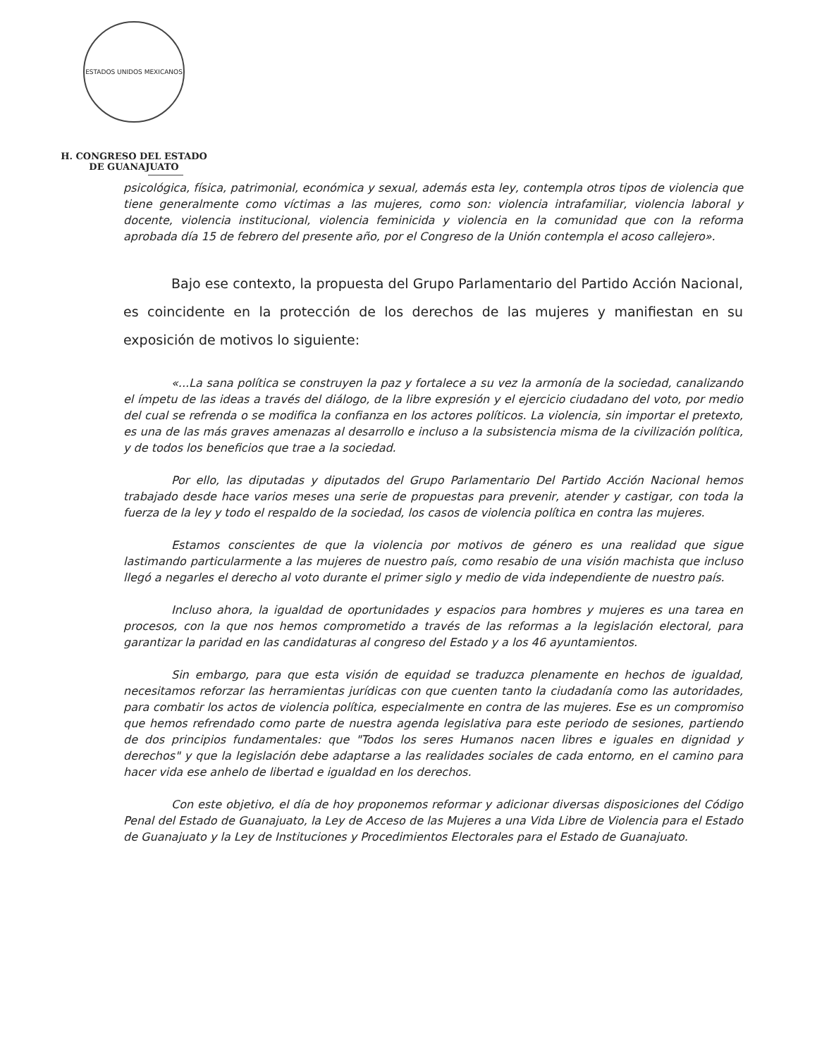ESTADOS UNIDOS MEXICANOS
H. CONGRESO DEL ESTADO
DE GUANAJUATO
psicológica, física, patrimonial, económica y sexual, además esta ley, contempla otros tipos de violencia que tiene generalmente como víctimas a las mujeres, como son: violencia intrafamiliar, violencia laboral y docente, violencia institucional, violencia feminicida y violencia en la comunidad que con la reforma aprobada día 15 de febrero del presente año, por el Congreso de la Unión contempla el acoso callejero».
Bajo ese contexto, la propuesta del Grupo Parlamentario del Partido Acción Nacional, es coincidente en la protección de los derechos de las mujeres y manifiestan en su exposición de motivos lo siguiente:
«...La sana política se construyen la paz y fortalece a su vez la armonía de la sociedad, canalizando el ímpetu de las ideas a través del diálogo, de la libre expresión y el ejercicio ciudadano del voto, por medio del cual se refrenda o se modifica la confianza en los actores políticos. La violencia, sin importar el pretexto, es una de las más graves amenazas al desarrollo e incluso a la subsistencia misma de la civilización política, y de todos los beneficios que trae a la sociedad.
Por ello, las diputadas y diputados del Grupo Parlamentario Del Partido Acción Nacional hemos trabajado desde hace varios meses una serie de propuestas para prevenir, atender y castigar, con toda la fuerza de la ley y todo el respaldo de la sociedad, los casos de violencia política en contra las mujeres.
Estamos conscientes de que la violencia por motivos de género es una realidad que sigue lastimando particularmente a las mujeres de nuestro país, como resabio de una visión machista que incluso llegó a negarles el derecho al voto durante el primer siglo y medio de vida independiente de nuestro país.
Incluso ahora, la igualdad de oportunidades y espacios para hombres y mujeres es una tarea en procesos, con la que nos hemos comprometido a través de las reformas a la legislación electoral, para garantizar la paridad en las candidaturas al congreso del Estado y a los 46 ayuntamientos.
Sin embargo, para que esta visión de equidad se traduzca plenamente en hechos de igualdad, necesitamos reforzar las herramientas jurídicas con que cuenten tanto la ciudadanía como las autoridades, para combatir los actos de violencia política, especialmente en contra de las mujeres. Ese es un compromiso que hemos refrendado como parte de nuestra agenda legislativa para este periodo de sesiones, partiendo de dos principios fundamentales: que "Todos los seres Humanos nacen libres e iguales en dignidad y derechos" y que la legislación debe adaptarse a las realidades sociales de cada entorno, en el camino para hacer vida ese anhelo de libertad e igualdad en los derechos.
Con este objetivo, el día de hoy proponemos reformar y adicionar diversas disposiciones del Código Penal del Estado de Guanajuato, la Ley de Acceso de las Mujeres a una Vida Libre de Violencia para el Estado de Guanajuato y la Ley de Instituciones y Procedimientos Electorales para el Estado de Guanajuato.